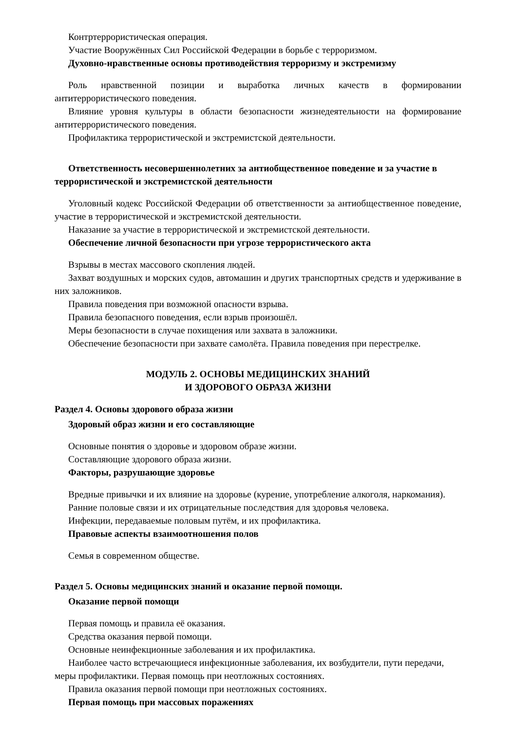Контртеррористическая операция.
Участие Вооружённых Сил Российской Федерации в борьбе с терроризмом.
Духовно-нравственные основы противодействия терроризму и экстремизму
Роль нравственной позиции и выработка личных качеств в формировании антитеррористического поведения.
Влияние уровня культуры в области безопасности жизнедеятельности на формирование антитеррористического поведения.
Профилактика террористической и экстремистской деятельности.
Ответственность несовершеннолетних за антиобщественное поведение и за участие в террористической и экстремистской деятельности
Уголовный кодекс Российской Федерации об ответственности за антиобщественное поведение, участие в террористической и экстремистской деятельности.
Наказание за участие в террористической и экстремистской деятельности.
Обеспечение личной безопасности при угрозе террористического акта
Взрывы в местах массового скопления людей.
Захват воздушных и морских судов, автомашин и других транспортных средств и удерживание в них заложников.
Правила поведения при возможной опасности взрыва.
Правила безопасного поведения, если взрыв произошёл.
Меры безопасности в случае похищения или захвата в заложники.
Обеспечение безопасности при захвате самолёта. Правила поведения при перестрелке.
МОДУЛЬ 2. ОСНОВЫ МЕДИЦИНСКИХ ЗНАНИЙ
И ЗДОРОВОГО ОБРАЗА ЖИЗНИ
Раздел 4. Основы здорового образа жизни
Здоровый образ жизни и его составляющие
Основные понятия о здоровье и здоровом образе жизни.
Составляющие здорового образа жизни.
Факторы, разрушающие здоровье
Вредные привычки и их влияние на здоровье (курение, употребление алкоголя, наркомания).
Ранние половые связи и их отрицательные последствия для здоровья человека.
Инфекции, передаваемые половым путём, и их профилактика.
Правовые аспекты взаимоотношения полов
Семья в современном обществе.
Раздел 5. Основы медицинских знаний и оказание первой помощи.
Оказание первой помощи
Первая помощь и правила её оказания.
Средства оказания первой помощи.
Основные неинфекционные заболевания и их профилактика.
Наиболее часто встречающиеся инфекционные заболевания, их возбудители, пути передачи, меры профилактики. Первая помощь при неотложных состояниях.
Правила оказания первой помощи при неотложных состояниях.
Первая помощь при массовых поражениях